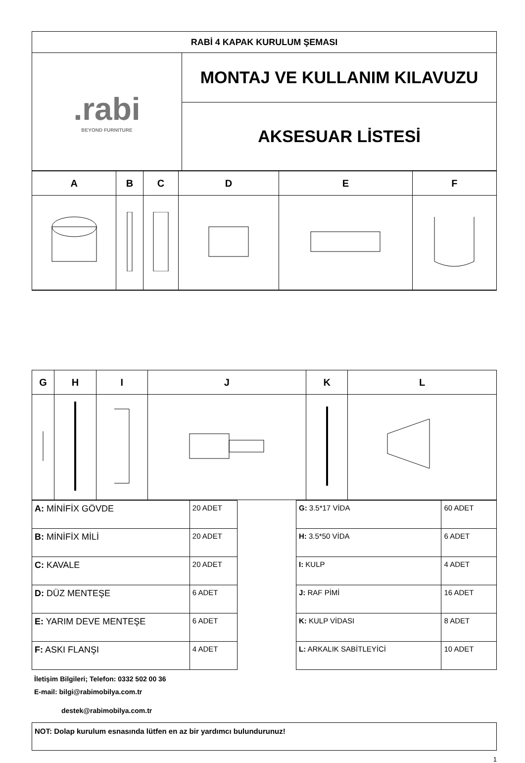| RABİ 4 KAPAK KURULUM ŞEMASI | |
| .rabi BEYOND FURNITURE | MONTAJ VE KULLANIM KILAVUZU |
| | AKSESUAR LİSTESİ |
| A | B | C | D | E | F |
| --- | --- | --- | --- | --- | --- |
| G | H | I | J | K | L |
| --- | --- | --- | --- | --- | --- |
| A: MİNİFİX GÖVDE | 20 ADET |
| B: MİNİFİX MİLİ | 20 ADET |
| C: KAVALE | 20 ADET |
| D: DÜZ MENTEŞE | 6 ADET |
| E: YARIM DEVE MENTEŞE | 6 ADET |
| F: ASKI FLANŞI | 4 ADET |
| G: 3.5*17 VİDA | 60 ADET |
| H: 3.5*50 VİDA | 6 ADET |
| I: KULP | 4 ADET |
| J: RAF PİMİ | 16 ADET |
| K: KULP VİDASI | 8 ADET |
| L: ARKALIK SABİTLEYİCİ | 10 ADET |
İletişim Bilgileri; Telefon: 0332 502 00 36
E-mail: bilgi@rabimobilya.com.tr
destek@rabimobilya.com.tr
NOT: Dolap kurulum esnasında lütfen en az bir yardımcı bulundurunuz!
1